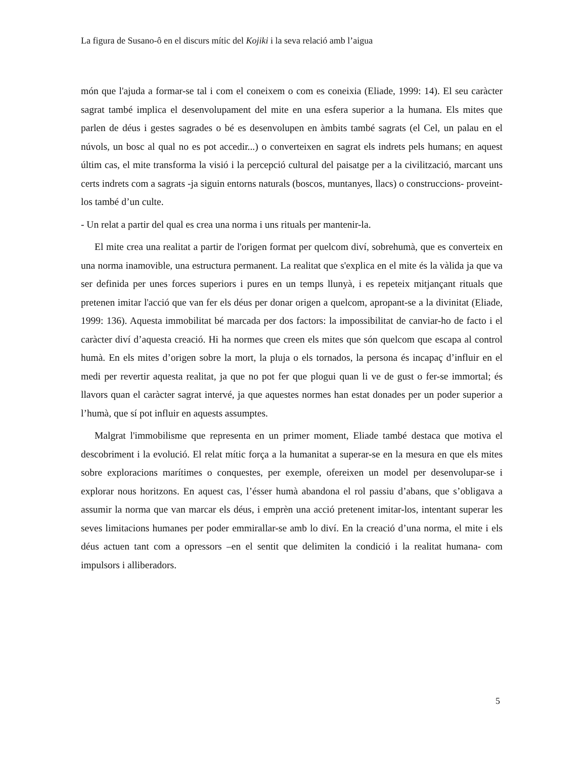La figura de Susano-ô en el discurs mític del Kojiki i la seva relació amb l’aigua
món que l'ajuda a formar-se tal i com el coneixem o com es coneixia (Eliade, 1999: 14). El seu caràcter sagrat també implica el desenvolupament del mite en una esfera superior a la humana. Els mites que parlen de déus i gestes sagrades o bé es desenvolupen en àmbits també sagrats (el Cel, un palau en el núvols, un bosc al qual no es pot accedir...) o converteixen en sagrat els indrets pels humans; en aquest últim cas, el mite transforma la visió i la percepció cultural del paisatge per a la civilització, marcant uns certs indrets com a sagrats -ja siguin entorns naturals (boscos, muntanyes, llacs) o construccions- proveint-los també d’un culte.
- Un relat a partir del qual es crea una norma i uns rituals per mantenir-la.
El mite crea una realitat a partir de l'origen format per quelcom diví, sobrehumà, que es converteix en una norma inamovible, una estructura permanent. La realitat que s'explica en el mite és la vàlida ja que va ser definida per unes forces superiors i pures en un temps llunyà, i es repeteix mitjançant rituals que pretenen imitar l'acció que van fer els déus per donar origen a quelcom, apropant-se a la divinitat (Eliade, 1999: 136). Aquesta immobilitat bé marcada per dos factors: la impossibilitat de canviar-ho de facto i el caràcter diví d’aquesta creació. Hi ha normes que creen els mites que són quelcom que escapa al control humà. En els mites d’origen sobre la mort, la pluja o els tornados, la persona és incapaç d’influir en el medi per revertir aquesta realitat, ja que no pot fer que plogui quan li ve de gust o fer-se immortal; és llavors quan el caràcter sagrat intervé, ja que aquestes normes han estat donades per un poder superior a l’humà, que sí pot influir en aquests assumptes.
Malgrat l'immobilisme que representa en un primer moment, Eliade també destaca que motiva el descobriment i la evolució. El relat mític força a la humanitat a superar-se en la mesura en que els mites sobre exploracions marítimes o conquestes, per exemple, ofereixen un model per desenvolupar-se i explorar nous horitzons. En aquest cas, l’ésser humà abandona el rol passiu d’abans, que s’obligava a assumir la norma que van marcar els déus, i emprèn una acció pretenent imitar-los, intentant superar les seves limitacions humanes per poder emmirallar-se amb lo diví. En la creació d’una norma, el mite i els déus actuen tant com a opressors –en el sentit que delimiten la condició i la realitat humana- com impulsors i alliberadors.
5